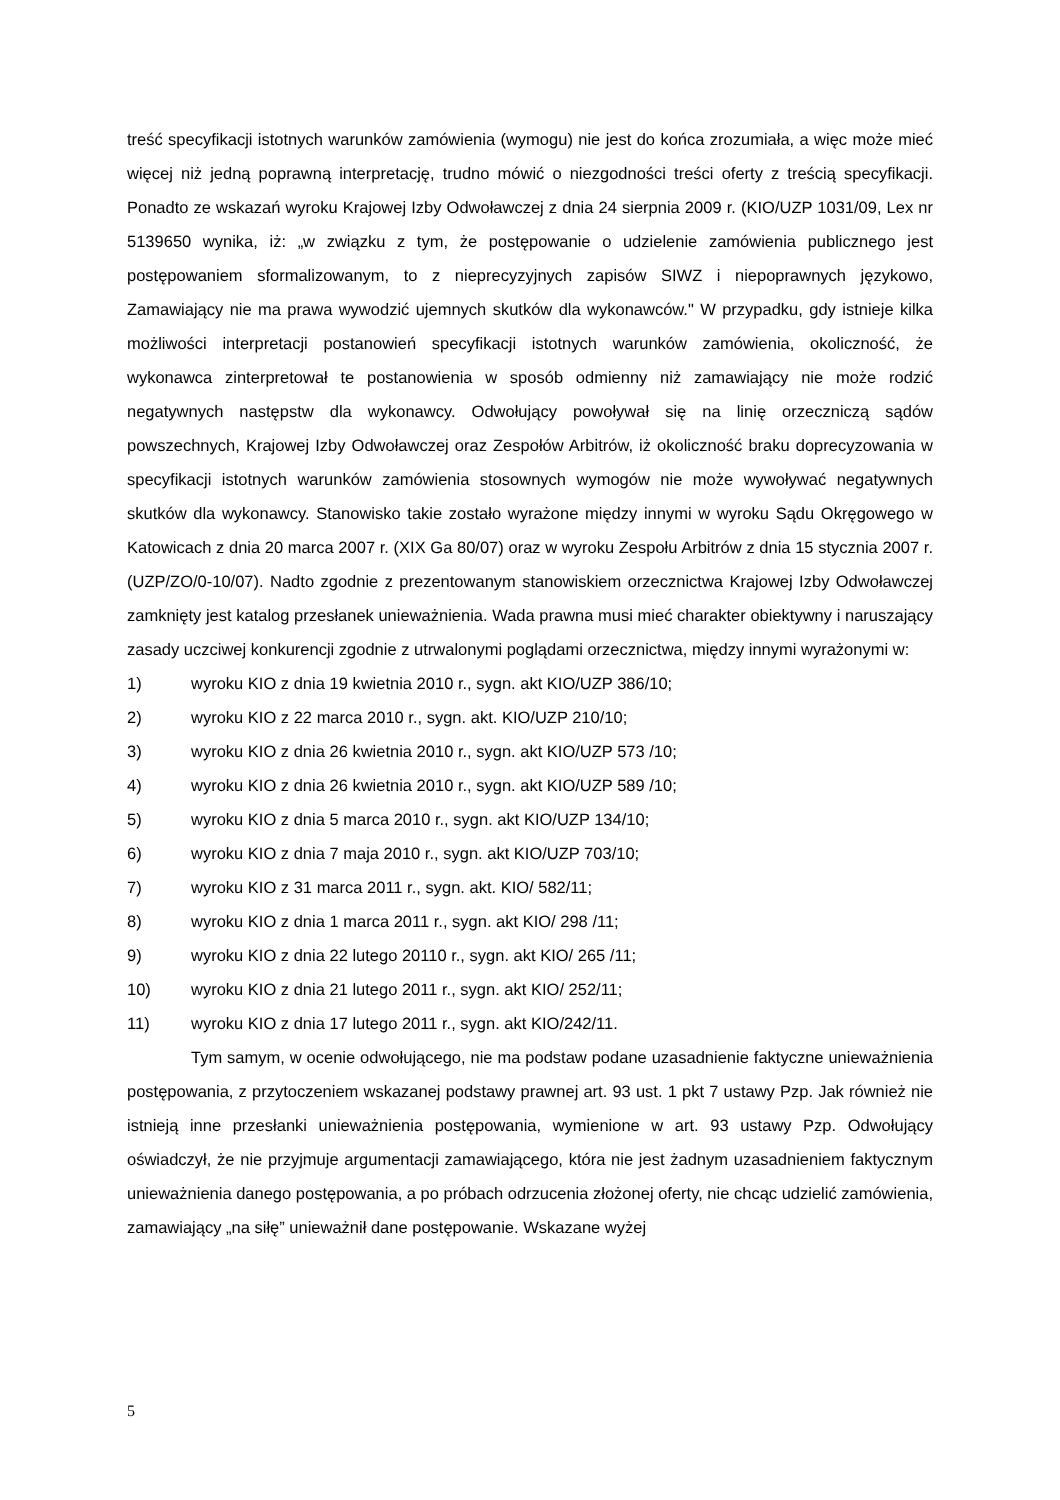treść specyfikacji istotnych warunków zamówienia (wymogu) nie jest do końca zrozumiała, a więc może mieć więcej niż jedną poprawną interpretację, trudno mówić o niezgodności treści oferty z treścią specyfikacji. Ponadto ze wskazań wyroku Krajowej Izby Odwoławczej z dnia 24 sierpnia 2009 r. (KIO/UZP 1031/09, Lex nr 5139650 wynika, iż: „w związku z tym, że postępowanie o udzielenie zamówienia publicznego jest postępowaniem sformalizowanym, to z nieprecyzyjnych zapisów SIWZ i niepoprawnych językowo, Zamawiający nie ma prawa wywodzić ujemnych skutków dla wykonawców." W przypadku, gdy istnieje kilka możliwości interpretacji postanowień specyfikacji istotnych warunków zamówienia, okoliczność, że wykonawca zinterpretował te postanowienia w sposób odmienny niż zamawiający nie może rodzić negatywnych następstw dla wykonawcy. Odwołujący powoływał się na linię orzeczniczą sądów powszechnych, Krajowej Izby Odwoławczej oraz Zespołów Arbitrów, iż okoliczność braku doprecyzowania w specyfikacji istotnych warunków zamówienia stosownych wymogów nie może wywoływać negatywnych skutków dla wykonawcy. Stanowisko takie zostało wyrażone między innymi w wyroku Sądu Okręgowego w Katowicach z dnia 20 marca 2007 r. (XIX Ga 80/07) oraz w wyroku Zespołu Arbitrów z dnia 15 stycznia 2007 r. (UZP/ZO/0-10/07). Nadto zgodnie z prezentowanym stanowiskiem orzecznictwa Krajowej Izby Odwoławczej zamknięty jest katalog przesłanek unieważnienia. Wada prawna musi mieć charakter obiektywny i naruszający zasady uczciwej konkurencji zgodnie z utrwalonymi poglądami orzecznictwa, między innymi wyrażonymi w:
1) wyroku KIO z dnia 19 kwietnia 2010 r., sygn. akt KIO/UZP 386/10;
2) wyroku KIO z 22 marca 2010 r., sygn. akt. KIO/UZP 210/10;
3) wyroku KIO z dnia 26 kwietnia 2010 r., sygn. akt KIO/UZP 573 /10;
4) wyroku KIO z dnia 26 kwietnia 2010 r., sygn. akt KIO/UZP 589 /10;
5) wyroku KIO z dnia 5 marca 2010 r., sygn. akt KIO/UZP 134/10;
6) wyroku KIO z dnia 7 maja 2010 r., sygn. akt KIO/UZP 703/10;
7) wyroku KIO z 31 marca 2011 r., sygn. akt. KIO/ 582/11;
8) wyroku KIO z dnia 1 marca 2011 r., sygn. akt KIO/ 298 /11;
9) wyroku KIO z dnia 22 lutego 20110 r., sygn. akt KIO/ 265 /11;
10) wyroku KIO z dnia 21 lutego 2011 r., sygn. akt KIO/ 252/11;
11) wyroku KIO z dnia 17 lutego 2011 r., sygn. akt KIO/242/11.
Tym samym, w ocenie odwołującego, nie ma podstaw podane uzasadnienie faktyczne unieważnienia postępowania, z przytoczeniem wskazanej podstawy prawnej art. 93 ust. 1 pkt 7 ustawy Pzp. Jak również nie istnieją inne przesłanki unieważnienia postępowania, wymienione w art. 93 ustawy Pzp. Odwołujący oświadczył, że nie przyjmuje argumentacji zamawiającego, która nie jest żadnym uzasadnieniem faktycznym unieważnienia danego postępowania, a po próbach odrzucenia złożonej oferty, nie chcąc udzielić zamówienia, zamawiający „na siłę” unieważnił dane postępowanie. Wskazane wyżej
5